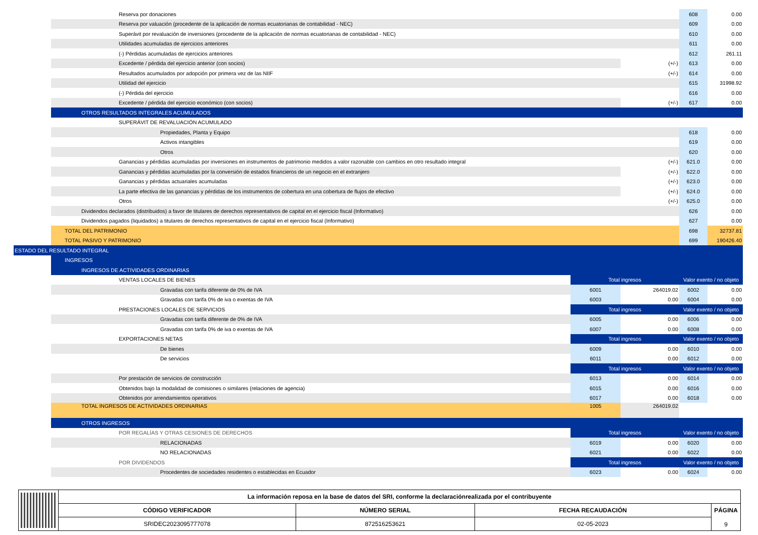| | Reserva por donaciones | | | 608 | 0.00 |
| | Reserva por valuación (procedente de la aplicación de normas ecuatorianas de contabilidad - NEC) | | | 609 | 0.00 |
| | Superávit por revaluación de inversiones (procedente de la aplicación de normas ecuatorianas de contabilidad - NEC) | | | 610 | 0.00 |
| | Utilidades acumuladas de ejercicios anteriores | | | 611 | 0.00 |
| | (-) Pérdidas acumuladas de ejercicios anteriores | | | 612 | 261.11 |
| | Excedente / pérdida del ejercicio anterior (con socios) | | (+/-) | 613 | 0.00 |
| | Resultados acumulados por adopción por primera vez de las NIIF | | (+/-) | 614 | 0.00 |
| | Utilidad del ejercicio | | | 615 | 31998.92 |
| | (-) Pérdida del ejercicio | | | 616 | 0.00 |
| | Excedente / pérdida del ejercicio económico (con socios) | | (+/-) | 617 | 0.00 |
| | OTROS RESULTADOS INTEGRALES ACUMULADOS | | | | |
| | SUPERÁVIT DE REVALUACIÓN ACUMULADO | | | | |
| | Propiedades, Planta y Equipo | | | 618 | 0.00 |
| | Activos intangibles | | | 619 | 0.00 |
| | Otros | | | 620 | 0.00 |
| | Ganancias y pérdidas acumuladas por inversiones en instrumentos de patrimonio medidos a valor razonable con cambios en otro resultado integral | | (+/-) | 621.0 | 0.00 |
| | Ganancias y pérdidas acumuladas por la conversión de estados financieros de un negocio en el extranjero | | (+/-) | 622.0 | 0.00 |
| | Ganancias y pérdidas actuariales acumuladas | | (+/-) | 623.0 | 0.00 |
| | La parte efectiva de las ganancias y pérdidas de los instrumentos de cobertura en una cobertura de flujos de efectivo | | (+/-) | 624.0 | 0.00 |
| | Otros | | (+/-) | 625.0 | 0.00 |
| | Dividendos declarados (distribuidos) a favor de titulares de derechos representativos de capital en el ejercicio fiscal (Informativo) | | | 626 | 0.00 |
| | Dividendos pagados (liquidados) a titulares de derechos representativos de capital en el ejercicio fiscal (Informativo) | | | 627 | 0.00 |
| | TOTAL DEL PATRIMONIO | | | 698 | 32737.81 |
| | TOTAL PASIVO Y PATRIMONIO | | | 699 | 190426.40 |
| ESTADO DEL RESULTADO INTEGRAL | | | | | |
| | INGRESOS | | | | |
| | INGRESOS DE ACTIVIDADES ORDINARIAS | | | | |
| | VENTAS LOCALES DE BIENES | Total ingresos | | Valor exento / no objeto | |
| | Gravadas con tarifa diferente de 0% de IVA | 6001 | 264019.02 | 6002 | 0.00 |
| | Gravadas con tarifa 0% de iva o exentas de IVA | 6003 | 0.00 | 6004 | 0.00 |
| | PRESTACIONES LOCALES DE SERVICIOS | Total ingresos | | Valor exento / no objeto | |
| | Gravadas con tarifa diferente de 0% de IVA | 6005 | 0.00 | 6006 | 0.00 |
| | Gravadas con tarifa 0% de iva o exentas de IVA | 6007 | 0.00 | 6008 | 0.00 |
| | EXPORTACIONES NETAS | Total ingresos | | Valor exento / no objeto | |
| | De bienes | 6009 | 0.00 | 6010 | 0.00 |
| | De servicios | 6011 | 0.00 | 6012 | 0.00 |
| | | Total ingresos | | Valor exento / no objeto | |
| | Por prestación de servicios de construcción | 6013 | 0.00 | 6014 | 0.00 |
| | Obtenidos bajo la modalidad de comisiones o similares (relaciones de agencia) | 6015 | 0.00 | 6016 | 0.00 |
| | Obtenidos por arrendamientos operativos | 6017 | 0.00 | 6018 | 0.00 |
| | TOTAL INGRESOS DE ACTIVIDADES ORDINARIAS | 1005 | 264019.02 | | |
| | OTROS INGRESOS | | | | |
| | POR REGALÍAS Y OTRAS CESIONES DE DERECHOS | Total ingresos | | Valor exento / no objeto | |
| | RELACIONADAS | 6019 | 0.00 | 6020 | 0.00 |
| | NO RELACIONADAS | 6021 | 0.00 | 6022 | 0.00 |
| | POR DIVIDENDOS | Total ingresos | | Valor exento / no objeto | |
| | Procedentes de sociedades residentes o establecidas en Ecuador | 6023 | 0.00 | 6024 | 0.00 |
| | La información reposa en la base de datos del SRI, conforme la declaraciónrealizada por el contribuyente | | | |
| | CÓDIGO VERIFICADOR | NÚMERO SERIAL | FECHA RECAUDACIÓN | PÁGINA 9 |
| | SRIDEC2023095777078 | 872516253621 | 02-05-2023 | |